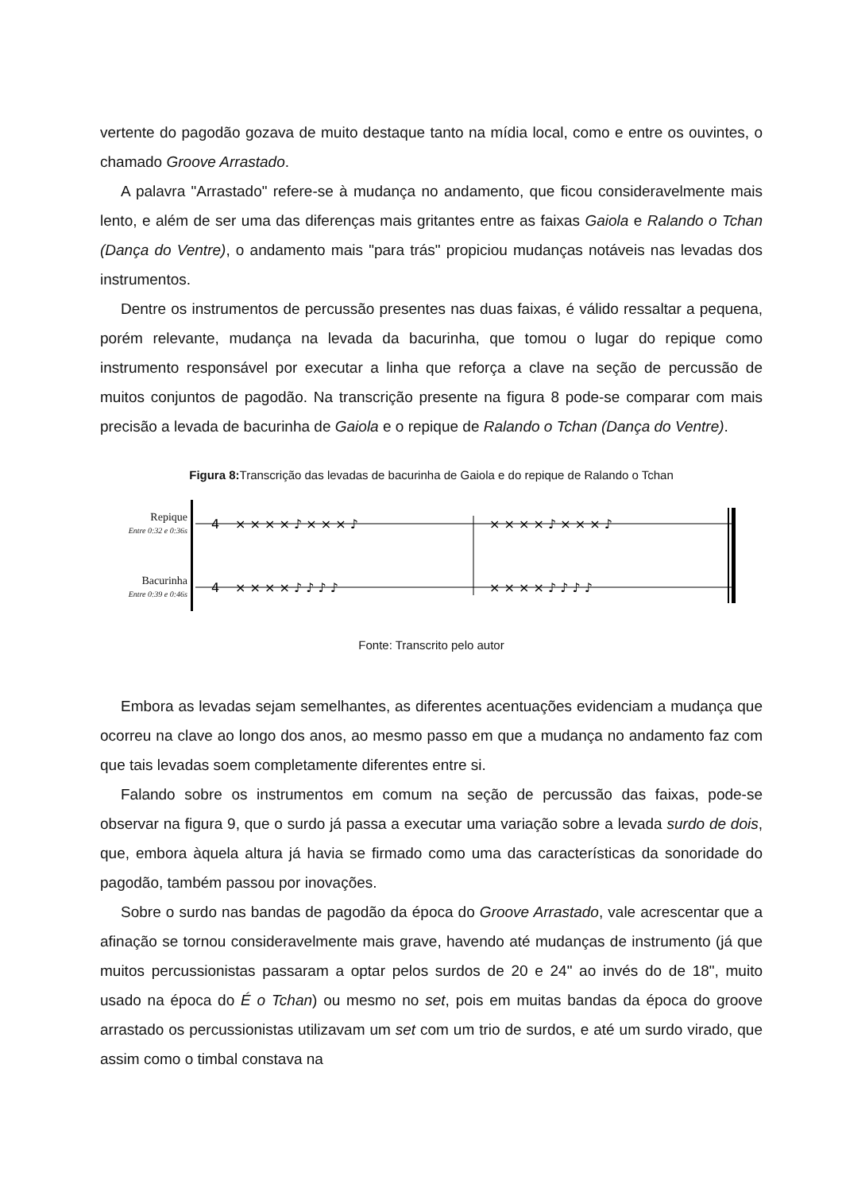vertente do pagodão gozava de muito destaque tanto na mídia local, como e entre os ouvintes, o chamado Groove Arrastado.
A palavra "Arrastado" refere-se à mudança no andamento, que ficou consideravelmente mais lento, e além de ser uma das diferenças mais gritantes entre as faixas Gaiola e Ralando o Tchan (Dança do Ventre), o andamento mais "para trás" propiciou mudanças notáveis nas levadas dos instrumentos.
Dentre os instrumentos de percussão presentes nas duas faixas, é válido ressaltar a pequena, porém relevante, mudança na levada da bacurinha, que tomou o lugar do repique como instrumento responsável por executar a linha que reforça a clave na seção de percussão de muitos conjuntos de pagodão. Na transcrição presente na figura 8 pode-se comparar com mais precisão a levada de bacurinha de Gaiola e o repique de Ralando o Tchan (Dança do Ventre).
Figura 8: Transcrição das levadas de bacurinha de Gaiola e do repique de Ralando o Tchan
Repique
Entre 0:32 e 0:36s
Bacurinha
Entre 0:39 e 0:46s
4
4
× × × × ♪ × × × ♪
× × × × ♪ × × × ♪
× × × × ♪ ♪ ♪ ♪
× × × × ♪ ♪ ♪ ♪
Fonte: Transcrito pelo autor
Embora as levadas sejam semelhantes, as diferentes acentuações evidenciam a mudança que ocorreu na clave ao longo dos anos, ao mesmo passo em que a mudança no andamento faz com que tais levadas soem completamente diferentes entre si.
Falando sobre os instrumentos em comum na seção de percussão das faixas, pode-se observar na figura 9, que o surdo já passa a executar uma variação sobre a levada surdo de dois, que, embora àquela altura já havia se firmado como uma das características da sonoridade do pagodão, também passou por inovações.
Sobre o surdo nas bandas de pagodão da época do Groove Arrastado, vale acrescentar que a afinação se tornou consideravelmente mais grave, havendo até mudanças de instrumento (já que muitos percussionistas passaram a optar pelos surdos de 20 e 24" ao invés do de 18", muito usado na época do É o Tchan) ou mesmo no set, pois em muitas bandas da época do groove arrastado os percussionistas utilizavam um set com um trio de surdos, e até um surdo virado, que assim como o timbal constava na